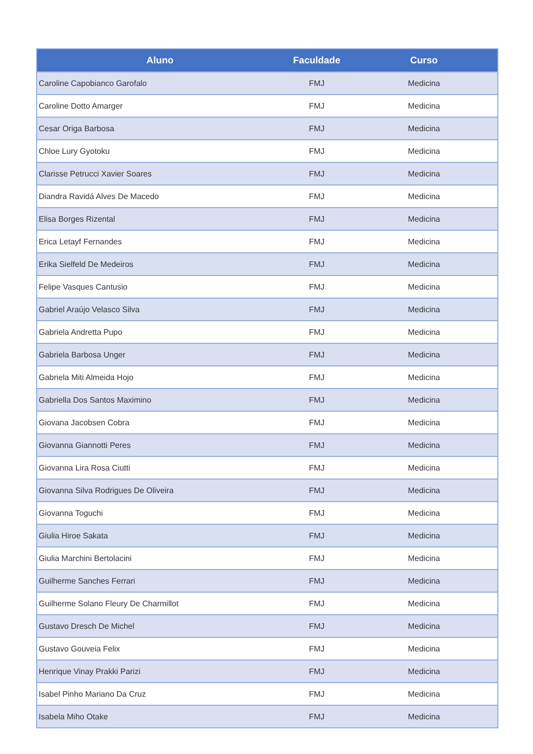| Aluno | Faculdade | Curso |
| --- | --- | --- |
| Caroline Capobianco Garofalo | FMJ | Medicina |
| Caroline Dotto Amarger | FMJ | Medicina |
| Cesar Origa Barbosa | FMJ | Medicina |
| Chloe Lury Gyotoku | FMJ | Medicina |
| Clarisse Petrucci Xavier Soares | FMJ | Medicina |
| Diandra Ravidá Alves De Macedo | FMJ | Medicina |
| Elisa Borges Rizental | FMJ | Medicina |
| Erica Letayf Fernandes | FMJ | Medicina |
| Erika Sielfeld De Medeiros | FMJ | Medicina |
| Felipe Vasques Cantusio | FMJ | Medicina |
| Gabriel Araújo Velasco Silva | FMJ | Medicina |
| Gabriela Andretta Pupo | FMJ | Medicina |
| Gabriela Barbosa Unger | FMJ | Medicina |
| Gabriela Miti Almeida Hojo | FMJ | Medicina |
| Gabriella Dos Santos Maximino | FMJ | Medicina |
| Giovana Jacobsen Cobra | FMJ | Medicina |
| Giovanna Giannotti Peres | FMJ | Medicina |
| Giovanna Lira Rosa Ciutti | FMJ | Medicina |
| Giovanna Silva Rodrigues De Oliveira | FMJ | Medicina |
| Giovanna Toguchi | FMJ | Medicina |
| Giulia Hiroe Sakata | FMJ | Medicina |
| Giulia Marchini Bertolacini | FMJ | Medicina |
| Guilherme Sanches Ferrari | FMJ | Medicina |
| Guilherme Solano Fleury De Charmillot | FMJ | Medicina |
| Gustavo Dresch De Michel | FMJ | Medicina |
| Gustavo Gouveia Felix | FMJ | Medicina |
| Henrique Vinay Prakki Parizi | FMJ | Medicina |
| Isabel Pinho Mariano Da Cruz | FMJ | Medicina |
| Isabela Miho Otake | FMJ | Medicina |